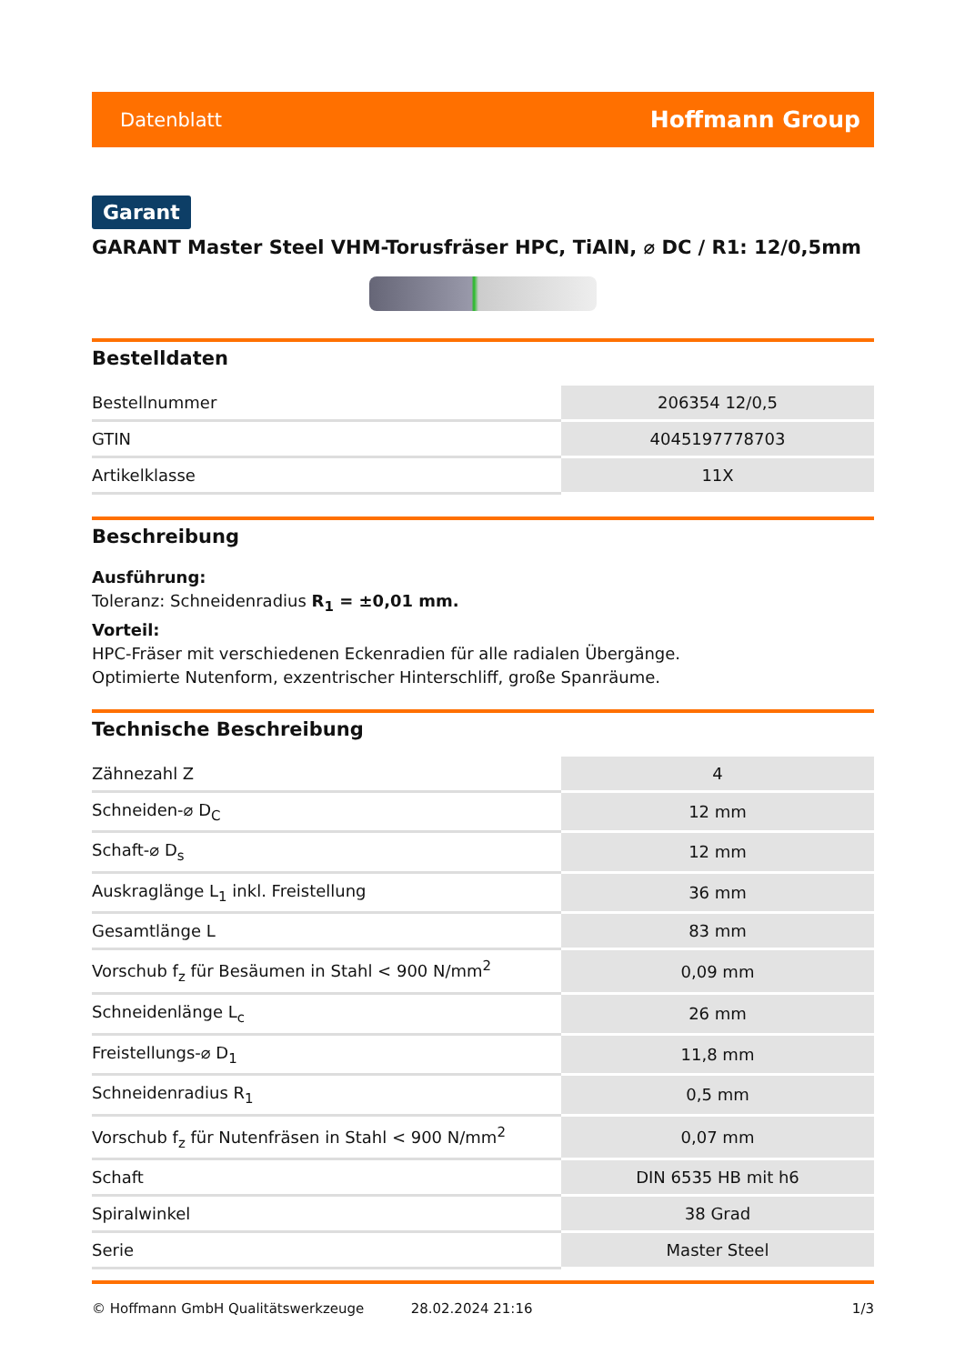Datenblatt Hoffmann Group
Garant
GARANT Master Steel VHM-Torusfräser HPC, TiAlN, ⌀ DC / R1: 12/0,5mm
Bestelldaten
| Bestellnummer | 206354 12/0,5 |
| GTIN | 4045197778703 |
| Artikelklasse | 11X |
Beschreibung
Ausführung:
Toleranz: Schneidenradius R<sub>1</sub> = ±0,01 mm.
Vorteil:
HPC-Fräser mit verschiedenen Eckenradien für alle radialen Übergänge.
Optimierte Nutenform, exzentrischer Hinterschliff, große Spanräume.
Technische Beschreibung
| Zähnezahl Z | 4 |
| Schneiden-⌀ D<sub>C</sub> | 12 mm |
| Schaft-⌀ D<sub>s</sub> | 12 mm |
| Auskraglänge L<sub>1</sub> inkl. Freistellung | 36 mm |
| Gesamtlänge L | 83 mm |
| Vorschub f<sub>z</sub> für Besäumen in Stahl < 900 N/mm<sup>2</sup> | 0,09 mm |
| Schneidenlänge L<sub>c</sub> | 26 mm |
| Freistellungs-⌀ D<sub>1</sub> | 11,8 mm |
| Schneidenradius R<sub>1</sub> | 0,5 mm |
| Vorschub f<sub>z</sub> für Nutenfräsen in Stahl < 900 N/mm<sup>2</sup> | 0,07 mm |
| Schaft | DIN 6535 HB mit h6 |
| Spiralwinkel | 38 Grad |
| Serie | Master Steel |
© Hoffmann GmbH Qualitätswerkzeuge 28.02.2024 21:16 1/3